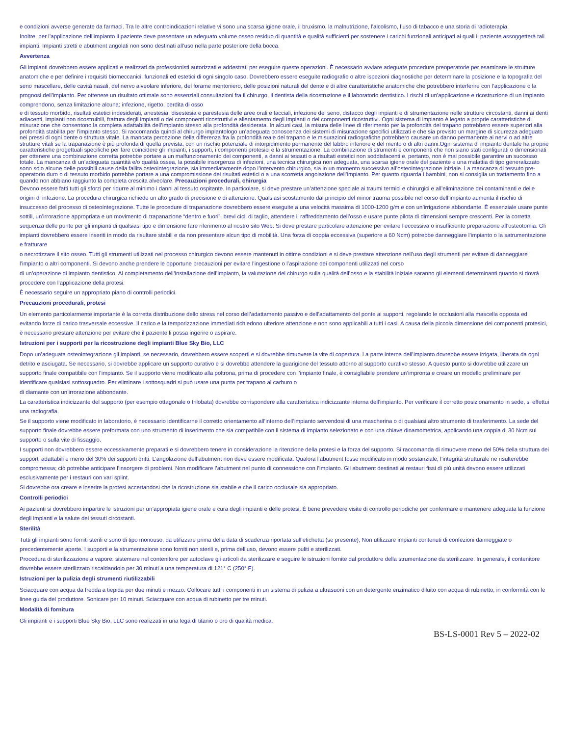e condizioni avverse generate da farmaci. Tra le altre controindicazioni relative vi sono una scarsa igiene orale, il bruxismo, la malnutrizione, l’alcolismo, l’uso di tabacco e una storia di radioterapia.
Inoltre, per l’applicazione dell’impianto il paziente deve presentare un adeguato volume osseo residuo di quantità e qualità sufficienti per sostenere i carichi funzionali anticipati ai quali il paziente assoggetterà tali impianti. Impianti stretti e abutment angolati non sono destinati all’uso nella parte posteriore della bocca.
Avvertenza
Gli impianti dovrebbero essere applicati e realizzati da professionisti autorizzati e addestrati per eseguire queste operazioni. È necessario avviare adeguate procedure preoperatorie per esaminare le strutture anatomiche e per definire i requisiti biomeccanici, funzionali ed estetici di ogni singolo caso. Dovrebbero essere eseguite radiografie o altre ispezioni diagnostiche per determinare la posizione e la topografia del seno mascellare, delle cavità nasali, del nervo alveolare inferiore, del forame mentoniero, delle posizioni naturali del dente e di altre caratteristiche anatomiche che potrebbero interferire con l’applicazione o la prognosi dell’impianto. Per ottenere un risultato ottimale sono essenziali consultazioni fra il chirurgo, il dentista della ricostruzione e il laboratorio dentistico. I rischi di un’applicazione e ricostruzione di un impianto comprendono, senza limitazione alcuna: infezione, rigetto, perdita di osso
e di tessuto morbido, risultati estetici indesiderati, anestesia, disestesia e parestesia delle aree orali e facciali, infezione del seno, distacco degli impianti e di strumentazione nelle strutture circostanti, danni ai denti adiacenti, impianti non ricostruibili, frattura degli impianti o dei componenti ricostruttivi e allentamento degli impianti o dei componenti ricostruttivi. Ogni sistema di impianto è legato a proprie caratteristiche di misurazione che consentono la completa adattabilità dell’impianto stesso alla profondità desiderata. In alcuni casi, la misura delle linee di riferimento per la profondità del trapano potrebbero essere superiori alla profondità stabilita per l’impianto stesso. Si raccomanda quindi al chirurgo implantologo un’adeguata conoscenza dei sistemi di misurazione specifici utilizzati e che sia previsto un margine di sicurezza adeguato nei pressi di ogni dente o struttura vitale. La mancata percezione della differenza fra la profondità reale del trapano e le misurazioni radiografiche potrebbero causare un danno permanente ai nervi o ad altre strutture vitali se la trapanazione è più profonda di quella prevista, con un rischio potenziale di intorpidimento permanente del labbro inferiore e del mento o di altri danni.Ogni sistema di impianto dentale ha proprie caratteristiche progettuali specifiche per fare coincidere gli impianti, i supporti, i componenti protesici e la strumentazione. La combinazione di strumenti e componenti che non siano stati configurati o dimensionati per ottenere una combinazione corretta potrebbe portare a un malfunzionamento dei componenti, a danni ai tessuti o a risultati estetici non soddisfacenti e, pertanto, non è mai possibile garantire un successo totale. La mancanza di un’adeguata quantità e/o qualità ossea, la possibile insorgenza di infezioni, una tecnica chirurgica non adeguata, una scarsa igiene orale del paziente e una malattia di tipo generalizzato sono solo alcune delle possibili cause della fallita osteointegrazione, sia immediatamente dopo l’intervento chirurgico, sia in un momento successivo all’osteointegrazione iniziale. La mancanza di tessuto pre-operatorio duro o di tessuto morbido potrebbe portare a una compromissione dei risultati estetici o a una scorretta angolazione dell’impianto. Per quanto riguarda i bambini, non si consiglia un trattamento fino a quando non abbiano raggiunto la completa crescita alveolare. Precauzioni procedurali, chirurgia
Devono essere fatti tutti gli sforzi per ridurre al minimo i danni al tessuto ospitante. In particolare, si deve prestare un’attenzione speciale ai traumi termici e chirurgici e all’eliminazione dei contaminanti e delle origini di infezione. La procedura chirurgica richiede un alto grado di precisione e di attenzione. Qualsiasi scostamento dal principio del minor trauma possibile nel corso dell’impianto aumenta il rischio di insuccesso del processo di osteointegrazione. Tutte le procedure di trapanazione dovrebbero essere eseguite a una velocità massima di 1000-1200 g/m e con un’irrigazione abbondante. È essenziale usare punte sottili, un’irrorazione appropriata e un movimento di trapanazione “dentro e fuori”, brevi cicli di taglio, attendere il raffreddamento dell’osso e usare punte pilota di dimensioni sempre crescenti. Per la corretta sequenza delle punte per gli impianti di qualsiasi tipo e dimensione fare riferimento al nostro sito Web. Si deve prestare particolare attenzione per evitare l’eccessiva o insufficiente preparazione all’osteotomia. Gli impianti dovrebbero essere inseriti in modo da risultare stabili e da non presentare alcun tipo di mobilità. Una forza di coppia eccessiva (superiore a 60 Ncm) potrebbe danneggiare l’impianto o la satrumentazione e fratturare
o necrotizzare il sito osseo. Tutti gli strumenti utilizzati nel processo chirurgico devono essere mantenuti in ottime condizioni e si deve prestare attenzione nell’uso degli strumenti per evitare di danneggiare l’impianto o altri componenti. Si devono anche prendere le opportune precauzioni per evitare l’ingestione o l’aspirazione dei componenti utilizzati nel corso
di un’operazione di impianto dentistico. Al completamento dell’installazione dell’impianto, la valutazione del chirurgo sulla qualità dell’osso e la stabilità iniziale saranno gli elementi determinanti quando si dovrà procedere con l’applicazione della protesi.
È necessario seguire un appropriato piano di controlli periodici.
Precauzioni procedurali, protesi
Un elemento particolarmente importante è la corretta distribuzione dello stress nel corso dell’adattamento passivo e dell’adattamento del ponte ai supporti, regolando le occlusioni alla mascella opposta ed evitando forze di carico trasversale eccessive. Il carico e la temporizzazione immediati richiedono ulteriore attenzione e non sono applicabili a tutti i casi. A causa della piccola dimensione dei componenti protesici, è necessario prestare attenzione per evitare che il paziente li possa ingerire o aspirare.
Istruzioni per i supporti per la ricostruzione degli impianti Blue Sky Bio, LLC
Dopo un’adeguata osteointegrazione gli impianti, se necessario, dovrebbero essere scoperti e si dovrebbe rimuovere la vite di copertura. La parte interna dell’impianto dovrebbe essere irrigata, liberata da ogni detrito e asciugata. Se necessario, si dovrebbe applicare un supporto curativo e si dovrebbe attendere la guarigione del tessuto attorno al supporto curativo stesso. A questo punto si dovrebbe utilizzare un supporto finale compatibile con l’impianto. Se il supporto viene modificato alla poltrona, prima di procedere con l’impianto finale, è consigliabile prendere un’impronta e creare un modello preliminare per identificare qualsiasi sottosquadro. Per eliminare i sottosquadri si può usare una punta per trapano al carburo o
di diamante con un’irrorazione abbondante.
La caratteristica indicizzante del supporto (per esempio ottagonale o trilobata) dovrebbe corrispondere alla caratteristica indicizzante interna dell’impianto. Per verificare il corretto posizionamento in sede, si effettui una radiografia.
Se il supporto viene modificato in laboratorio, è necessario identificarne il corretto orientamento all’interno dell’impianto servendosi di una mascherina o di qualsiasi altro strumento di trasferimento. La sede del supporto finale dovrebbe essere preformata con uno strumento di inserimento che sia compatibile con il sistema di impianto selezionato e con una chiave dinamometrica, applicando una coppia di 30 Ncm sul supporto o sulla vite di fissaggio.
I supporti non dovrebbero essere eccessivamente preparati e si dovrebbero tenere in considerazione la ritenzione della protesi e la forza del supporto. Si raccomanda di rimuovere meno del 50% della struttura dei supporti adattabili e meno del 30% dei supporti dritti. L’angolazione dell’abutment non deve essere modificata. Qualora l’abutment fosse modificato in modo sostanziale, l’integrità strutturale ne risulterebbe compromessa; ciò potrebbe anticipare l’insorgere di problemi. Non modificare l’abutment nel punto di connessione con l’impianto. Gli abutment destinati ai restauri fissi di più unità devono essere utilizzati esclusivamente per i restauri con vari splint.
Si dovrebbe ora creare e inserire la protesi accertandosi che la ricostruzione sia stabile e che il carico occlusale sia appropriato.
Controlli periodici
Ai pazienti si dovrebbero impartire le istruzioni per un’appropiata igiene orale e cura degli impianti e delle protesi. È bene prevedere visite di controllo periodiche per confermare e mantenere adeguata la funzione degli impianti e la salute dei tessuti circostanti.
Sterilità
Tutti gli impianti sono forniti sterili e sono di tipo monouso, da utilizzare prima della data di scadenza riportata sull’etichetta (se presente), Non utilizzare impianti contenuti di confezioni danneggiate o precedentemente aperte. I supporti e la strumentazione sono forniti non sterili e, prima dell’uso, devono essere puliti e sterilizzati.
Procedura di sterilizzazione a vapore: sistemare nel contenitore per autoclave gli articoli da sterilizzare e seguire le istruzioni fornite dal produttore della strumentazione da sterilizzare. In generale, il contenitore dovrebbe essere sterilizzato riscaldandolo per 30 minuti a una temperatura di 121° C (250° F).
Istruzioni per la pulizia degli strumenti riutilizzabili
Sciacquare con acqua da fredda a tiepida per due minuti e mezzo. Collocare tutti i componenti in un sistema di pulizia a ultrasuoni con un detergente enzimatico diluito con acqua di rubinetto, in conformità con le linee guida del produttore. Sonicare per 10 minuti. Sciacquare con acqua di rubinetto per tre minuti.
Modalità di fornitura
Gli impianti e i supporti Blue Sky Bio, LLC sono realizzati in una lega di titanio o oro di qualità medica.
BS-LS-0001 Rev 5 – 2022-02